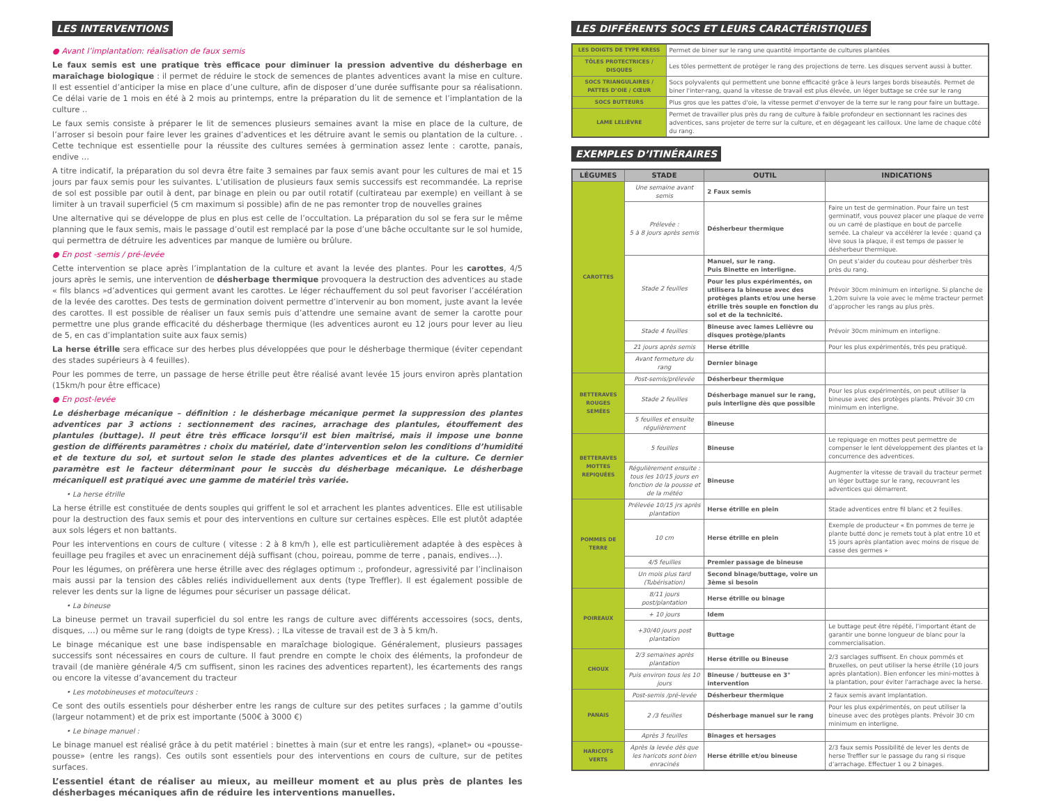LES INTERVENTIONS
● Avant l’implantation: réalisation de faux semis
Le faux semis est une pratique très efficace pour diminuer la pression adventive du désherbage en maraîchage biologique : il permet de réduire le stock de semences de plantes adventices avant la mise en culture. Il est essentiel d’anticiper la mise en place d’une culture, afin de disposer d’une durée suffisante pour sa réalisationn. Ce délai varie de 1 mois en été à 2 mois au printemps, entre la préparation du lit de semence et l’implantation de la culture ..
Le faux semis consiste à préparer le lit de semences plusieurs semaines avant la mise en place de la culture, de l’arroser si besoin pour faire lever les graines d’adventices et les détruire avant le semis ou plantation de la culture. . Cette technique est essentielle pour la réussite des cultures semées à germination assez lente : carotte, panais, endive …
A titre indicatif, la préparation du sol devra être faite 3 semaines par faux semis avant pour les cultures de mai et 15 jours par faux semis pour les suivantes. L’utilisation de plusieurs faux semis successifs est recommandée. La reprise de sol est possible par outil à dent, par binage en plein ou par outil rotatif (cultirateau par exemple) en veillant à se limiter à un travail superficiel (5 cm maximum si possible) afin de ne pas remonter trop de nouvelles graines
Une alternative qui se développe de plus en plus est celle de l’occultation. La préparation du sol se fera sur le même planning que le faux semis, mais le passage d’outil est remplacé par la pose d’une bâche occultante sur le sol humide, qui permettra de détruire les adventices par manque de lumière ou brûlure.
● En post -semis / pré-levée
Cette intervention se place après l’implantation de la culture et avant la levée des plantes. Pour les carottes, 4/5 jours après le semis, une intervention de désherbage thermique provoquera la destruction des adventices au stade « fils blancs »d’adventices qui germent avant les carottes. Le léger réchauffement du sol peut favoriser l’accélération de la levée des carottes. Des tests de germination doivent permettre d’intervenir au bon moment, juste avant la levée des carottes. Il est possible de réaliser un faux semis puis d’attendre une semaine avant de semer la carotte pour permettre une plus grande efficacité du désherbage thermique (les adventices auront eu 12 jours pour lever au lieu de 5, en cas d’implantation suite aux faux semis)
La herse étrille sera efficace sur des herbes plus développées que pour le désherbage thermique (éviter cependant des stades supérieurs à 4 feuilles).
Pour les pommes de terre, un passage de herse étrille peut être réalisé avant levée 15 jours environ après plantation (15km/h pour être efficace)
● En post-levée
Le désherbage mécanique – définition : le désherbage mécanique permet la suppression des plantes adventices par 3 actions : sectionnement des racines, arrachage des plantules, étouffement des plantules (buttage). Il peut être très efficace lorsqu’il est bien maîtrisé, mais il impose une bonne gestion de différents paramètres : choix du matériel, date d’intervention selon les conditions d’humidité et de texture du sol, et surtout selon le stade des plantes adventices et de la culture. Ce dernier paramètre est le facteur déterminant pour le succès du désherbage mécanique. Le désherbage mécaniquell est pratiqué avec une gamme de matériel très variée.
• La herse étrille
La herse étrille est constituée de dents souples qui griffent le sol et arrachent les plantes adventices. Elle est utilisable pour la destruction des faux semis et pour des interventions en culture sur certaines espèces. Elle est plutôt adaptée aux sols légers et non battants.
Pour les interventions en cours de culture ( vitesse : 2 à 8 km/h ), elle est particulièrement adaptée à des espèces à feuillage peu fragiles et avec un enracinement déjà suffisant (chou, poireau, pomme de terre , panais, endives…).
Pour les légumes, on préfèrera une herse étrille avec des réglages optimum :, profondeur, agressivité par l’inclinaison mais aussi par la tension des câbles reliés individuellement aux dents (type Treffler). Il est également possible de relever les dents sur la ligne de légumes pour sécuriser un passage délicat.
• La bineuse
La bineuse permet un travail superficiel du sol entre les rangs de culture avec différents accessoires (socs, dents, disques, …) ou même sur le rang (doigts de type Kress). ; lLa vitesse de travail est de 3 à 5 km/h.
Le binage mécanique est une base indispensable en maraîchage biologique. Généralement, plusieurs passages successifs sont nécessaires en cours de culture. Il faut prendre en compte le choix des éléments, la profondeur de travail (de manière générale 4/5 cm suffisent, sinon les racines des adventices repartent), les écartements des rangs ou encore la vitesse d’avancement du tracteur
• Les motobineuses et motoculteurs :
Ce sont des outils essentiels pour désherber entre les rangs de culture sur des petites surfaces ; la gamme d’outils (largeur notamment) et de prix est importante (500€ à 3000 €)
• Le binage manuel :
Le binage manuel est réalisé grâce à du petit matériel : binettes à main (sur et entre les rangs), «planet» ou «pousse-pousse» (entre les rangs). Ces outils sont essentiels pour des interventions en cours de culture, sur de petites surfaces.
L’essentiel étant de réaliser au mieux, au meilleur moment et au plus près de plantes les désherbages mécaniques afin de réduire les interventions manuelles.
LES DIFFÉRENTS SOCS ET LEURS CARACTÉRISTIQUES
| LES DOIGTS DE TYPE KRESS | Permet de biner sur le rang une quantité importante de cultures plantées |
| TÔLES PROTECTRICES / DISQUES | Les tôles permettent de protéger le rang des projections de terre. Les disques servent aussi à butter. |
| SOCS TRIANGULAIRES / PATTES D’OIE / CŒUR | Socs polyvalents qui permettent une bonne efficacité grâce à leurs larges bords biseautés. Permet de biner l'inter-rang, quand la vitesse de travail est plus élevée, un léger buttage se crée sur le rang |
| SOCS BUTTEURS | Plus gros que les pattes d'oie, la vitesse permet d'envoyer de la terre sur le rang pour faire un buttage. |
| LAME LELIÈVRE | Permet de travailler plus près du rang de culture à faible profondeur en sectionnant les racines des adventices, sans projeter de terre sur la culture, et en dégageant les cailloux. Une lame de chaque côté du rang. |
EXEMPLES D’ITINÉRAIRES
| LÉGUMES | STADE | OUTIL | INDICATIONS |
| --- | --- | --- | --- |
| CAROTTES | Une semaine avant semis | 2 Faux semis | |
| | Prélevée : 5 à 8 jours après semis | Désherbeur thermique | Faire un test de germination. Pour faire un test germinatif, vous pouvez placer une plaque de verre ou un carré de plastique en bout de parcelle semée. La chaleur va accélérer la levée : quand ça lève sous la plaque, il est temps de passer le désherbeur thermique. |
| | Stade 2 feuilles | Manuel, sur le rang. Puis Binette en interligne. | On peut s’aider du couteau pour désherber très près du rang. |
| | | Pour les plus expérimentés, on utilisera la bineuse avec des protèges plants et/ou une herse étrille très souple en fonction du sol et de la technicité. | Prévoir 30cm minimum en interligne. Si planche de 1,20m suivre la voie avec le même tracteur permet d’approcher les rangs au plus près. |
| | Stade 4 feuilles | Bineuse avec lames Lelièvre ou disques protège/plants | Prévoir 30cm minimum en interligne. |
| | 21 jours après semis | Herse étrille | Pour les plus expérimentés, trés peu pratiqué. |
| | Avant fermeture du rang | Dernier binage | |
| BETTERAVES ROUGES SEMÉES | Post-semis/prélevée | Désherbeur thermique | |
| | Stade 2 feuilles | Désherbage manuel sur le rang, puis interligne dès que possible | Pour les plus expérimentés, on peut utiliser la bineuse avec des protèges plants. Prévoir 30 cm minimum en interligne. |
| | 5 feuilles et ensuite régulièrement | Bineuse | |
| BETTERAVES MOTTES REPIQUÉES | 5 feuilles | Bineuse | Le repiquage en mottes peut permettre de compenser le lent développement des plantes et la concurrence des adventices. |
| | Régulièrement ensuite : tous les 10/15 jours en fonction de la pousse et de la météo | Bineuse | Augmenter la vitesse de travail du tracteur permet un léger buttage sur le rang, recouvrant les adventices qui démarrent. |
| POMMES DE TERRE | Prélevée 10/15 jrs après plantation | Herse étrille en plein | Stade adventices entre fil blanc et 2 feuilles. |
| | 10 cm | Herse étrille en plein | Exemple de producteur « En pommes de terre je plante butté donc je remets tout à plat entre 10 et 15 jours après plantation avec moins de risque de casse des germes » |
| | 4/5 feuilles | Premier passage de bineuse | |
| | Un mois plus tard (Tubérisation) | Second binage/buttage, voire un 3ème si besoin | |
| POIREAUX | 8/11 jours post/plantation | Herse étrille ou binage | |
| | + 10 jours | Idem | |
| | +30/40 jours post plantation | Buttage | Le buttage peut être répété, l’important étant de garantir une bonne longueur de blanc pour la commercialisation. |
| CHOUX | 2/3 semaines après plantation | Herse étrille ou Bineuse | 2/3 sarclages suffisent. En choux pommés et Bruxelles, on peut utiliser la herse étrille (10 jours après plantation). Bien enfoncer les mini-mottes à la plantation, pour éviter l'arrachage avec la herse. |
| | Puis environ tous les 10 jours | Bineuse / butteuse en 3° intervention | |
| PANAIS | Post-semis /pré-levée | Désherbeur thermique | 2 faux semis avant implantation. |
| | 2 /3 feuilles | Désherbage manuel sur le rang | Pour les plus expérimentés, on peut utiliser la bineuse avec des protèges plants. Prévoir 30 cm minimum en interligne. |
| | Après 3 feuilles | Binages et hersages | |
| HARICOTS VERTS | Après la levée dès que les haricots sont bien enracinés | Herse étrille et/ou bineuse | 2/3 faux semis Possibilité de lever les dents de herse Treffler sur le passage du rang si risque d’arrachage. Effectuer 1 ou 2 binages. |